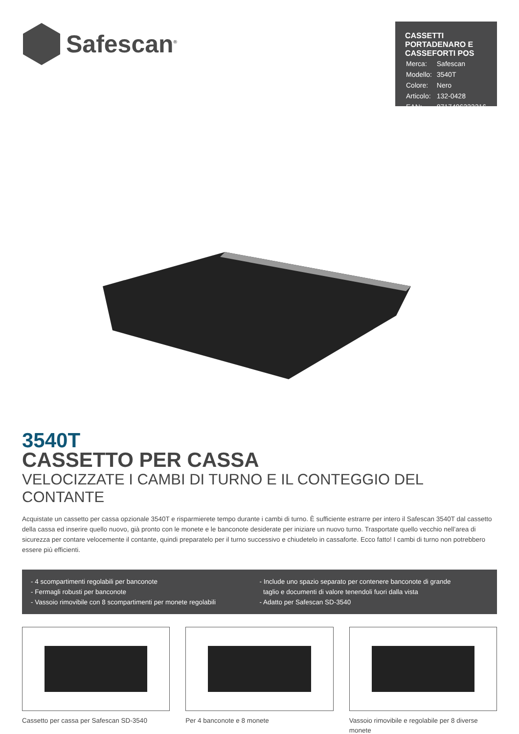Safescan<sup>®</sup>
CASSETTI PORTADENARO E CASSEFORTI POS
| Merca: | Safescan |
| Modello: | 3540T |
| Colore: | Nero |
| Articolo: | 132-0428 |
| EAN: | 8717496333216 |
3540T
CASSETTO PER CASSA
VELOCIZZATE I CAMBI DI TURNO E IL CONTEGGIO DEL CONTANTE
Acquistate un cassetto per cassa opzionale 3540T e risparmierete tempo durante i cambi di turno. È sufficiente estrarre per intero il Safescan 3540T dal cassetto della cassa ed inserire quello nuovo, già pronto con le monete e le banconote desiderate per iniziare un nuovo turno. Trasportate quello vecchio nell’area di sicurezza per contare velocemente il contante, quindi preparatelo per il turno successivo e chiudetelo in cassaforte. Ecco fatto! I cambi di turno non potrebbero essere più efficienti.
- 4 scompartimenti regolabili per banconote
- Fermagli robusti per banconote
- Vassoio rimovibile con 8 scompartimenti per monete regolabili
- Include uno spazio separato per contenere banconote di grande
taglio e documenti di valore tenendoli fuori dalla vista
- Adatto per Safescan SD-3540
Cassetto per cassa per Safescan SD-3540
Per 4 banconote e 8 monete Vassoio rimovibile e regolabile per 8 diverse monete